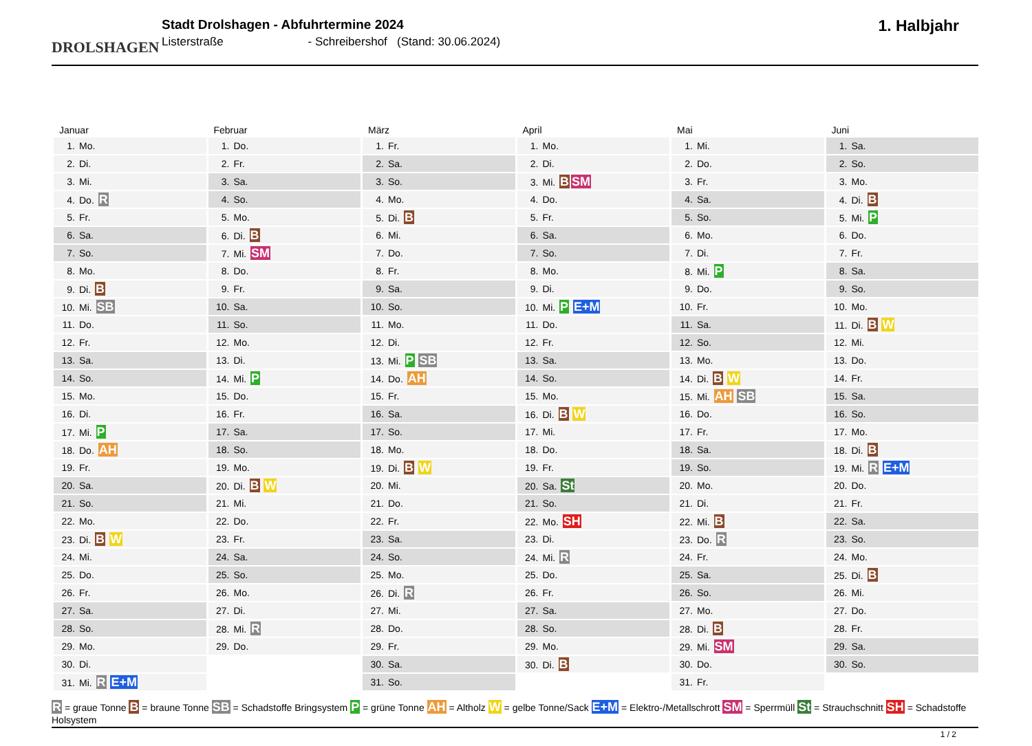DROLSHAGEN
Stadt Drolshagen - Abfuhrtermine 2024
Listerstraße - Schreibershof (Stand: 30.06.2024)
1. Halbjahr
| Januar | Februar | März | April | Mai | Juni |
| --- | --- | --- | --- | --- | --- |
| 1. Mo. | 1. Do. | 1. Fr. | 1. Mo. | 1. Mi. | 1. Sa. |
| 2. Di. | 2. Fr. | 2. Sa. | 2. Di. | 2. Do. | 2. So. |
| 3. Mi. | 3. Sa. | 3. So. | 3. Mi. B SM | 3. Fr. | 3. Mo. |
| 4. Do. R | 4. So. | 4. Mo. | 4. Do. | 4. Sa. | 4. Di. B |
| 5. Fr. | 5. Mo. | 5. Di. B | 5. Fr. | 5. So. | 5. Mi. P |
| 6. Sa. | 6. Di. B | 6. Mi. | 6. Sa. | 6. Mo. | 6. Do. |
| 7. So. | 7. Mi. SM | 7. Do. | 7. So. | 7. Di. | 7. Fr. |
| 8. Mo. | 8. Do. | 8. Fr. | 8. Mo. | 8. Mi. P | 8. Sa. |
| 9. Di. B | 9. Fr. | 9. Sa. | 9. Di. | 9. Do. | 9. So. |
| 10. Mi. SB | 10. Sa. | 10. So. | 10. Mi. P E+M | 10. Fr. | 10. Mo. |
| 11. Do. | 11. So. | 11. Mo. | 11. Do. | 11. Sa. | 11. Di. B W |
| 12. Fr. | 12. Mo. | 12. Di. | 12. Fr. | 12. So. | 12. Mi. |
| 13. Sa. | 13. Di. | 13. Mi. P SB | 13. Sa. | 13. Mo. | 13. Do. |
| 14. So. | 14. Mi. P | 14. Do. AH | 14. So. | 14. Di. B W | 14. Fr. |
| 15. Mo. | 15. Do. | 15. Fr. | 15. Mo. | 15. Mi. AH SB | 15. Sa. |
| 16. Di. | 16. Fr. | 16. Sa. | 16. Di. B W | 16. Do. | 16. So. |
| 17. Mi. P | 17. Sa. | 17. So. | 17. Mi. | 17. Fr. | 17. Mo. |
| 18. Do. AH | 18. So. | 18. Mo. | 18. Do. | 18. Sa. | 18. Di. B |
| 19. Fr. | 19. Mo. | 19. Di. B W | 19. Fr. | 19. So. | 19. Mi. R E+M |
| 20. Sa. | 20. Di. B W | 20. Mi. | 20. Sa. St | 20. Mo. | 20. Do. |
| 21. So. | 21. Mi. | 21. Do. | 21. So. | 21. Di. | 21. Fr. |
| 22. Mo. | 22. Do. | 22. Fr. | 22. Mo. SH | 22. Mi. B | 22. Sa. |
| 23. Di. B W | 23. Fr. | 23. Sa. | 23. Di. | 23. Do. R | 23. So. |
| 24. Mi. | 24. Sa. | 24. So. | 24. Mi. R | 24. Fr. | 24. Mo. |
| 25. Do. | 25. So. | 25. Mo. | 25. Do. | 25. Sa. | 25. Di. B |
| 26. Fr. | 26. Mo. | 26. Di. R | 26. Fr. | 26. So. | 26. Mi. |
| 27. Sa. | 27. Di. | 27. Mi. | 27. Sa. | 27. Mo. | 27. Do. |
| 28. So. | 28. Mi. R | 28. Do. | 28. So. | 28. Di. B | 28. Fr. |
| 29. Mo. | 29. Do. | 29. Fr. | 29. Mo. | 29. Mi. SM | 29. Sa. |
| 30. Di. | | 30. Sa. | 30. Di. B | 30. Do. | 30. So. |
| 31. Mi. R E+M | | 31. So. | | 31. Fr. | |
R = graue Tonne B = braune Tonne SB = Schadstoffe Bringsystem P = grüne Tonne AH = Altholz W = gelbe Tonne/Sack E+M = Elektro-/Metallschrott SM = Sperrmüll St = Strauchschnitt SH = Schadstoffe Holsystem
1 / 2